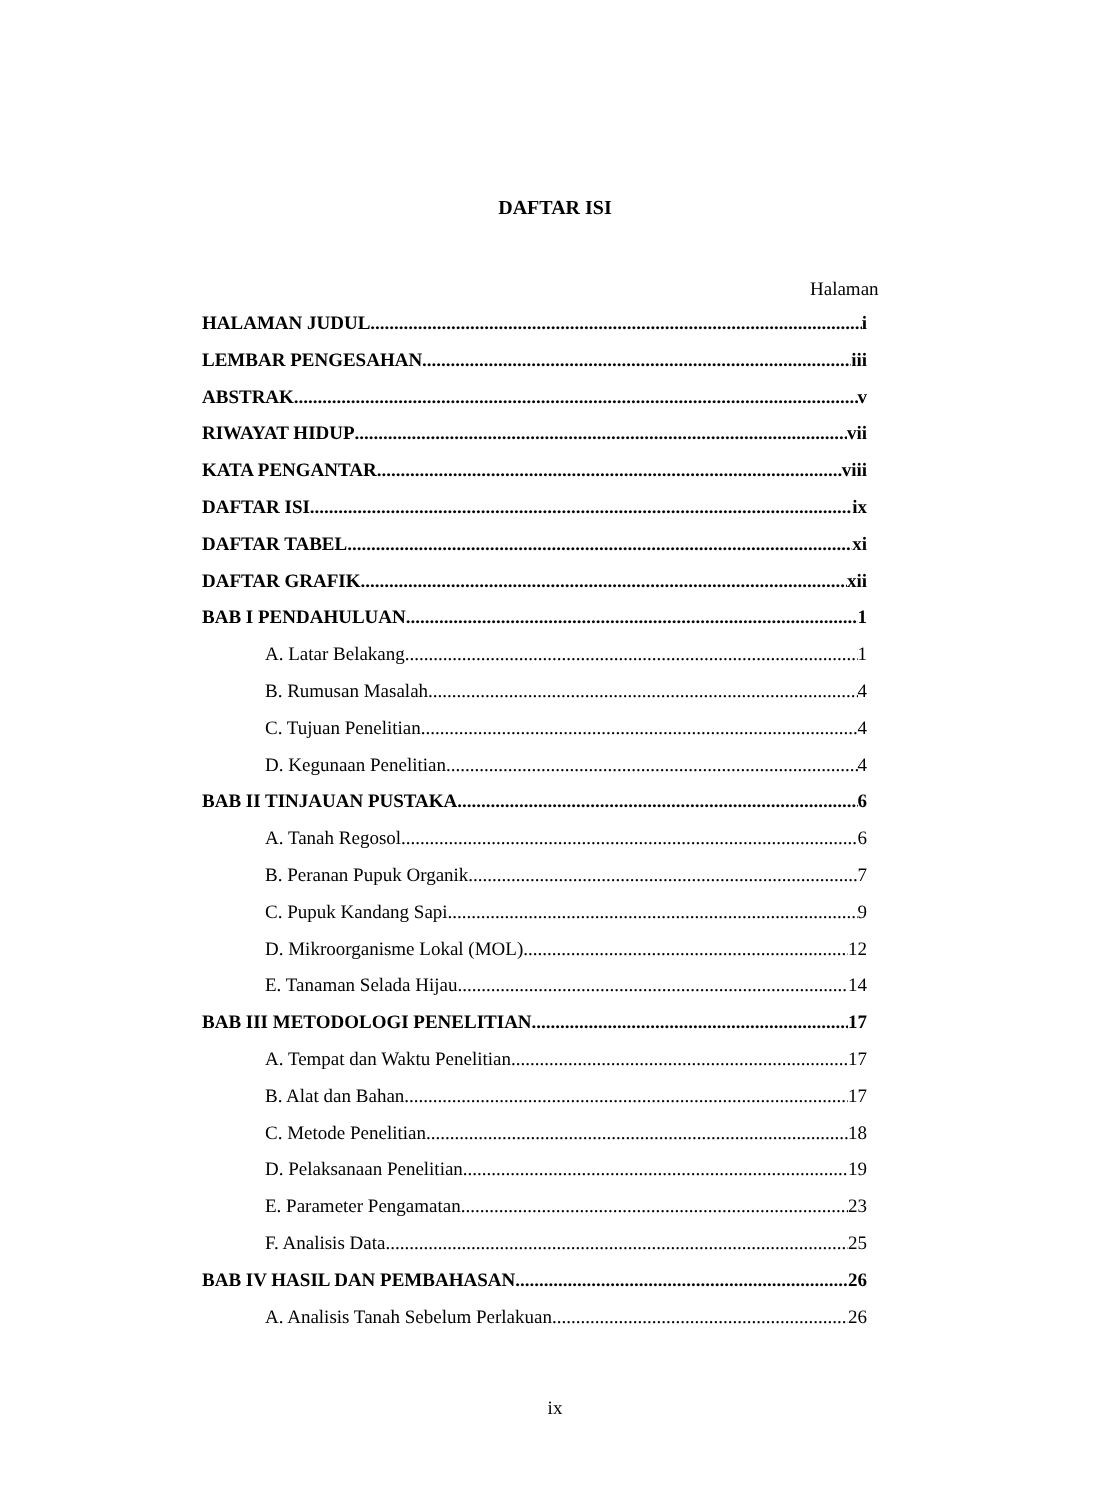DAFTAR ISI
Halaman
HALAMAN JUDUL i
LEMBAR PENGESAHAN iii
ABSTRAK v
RIWAYAT HIDUP vii
KATA PENGANTAR viii
DAFTAR ISI ix
DAFTAR TABEL xi
DAFTAR GRAFIK xii
BAB I PENDAHULUAN 1
A. Latar Belakang 1
B. Rumusan Masalah 4
C. Tujuan Penelitian 4
D. Kegunaan Penelitian 4
BAB II TINJAUAN PUSTAKA 6
A. Tanah Regosol 6
B. Peranan Pupuk Organik 7
C. Pupuk Kandang Sapi 9
D. Mikroorganisme Lokal (MOL) 12
E. Tanaman Selada Hijau 14
BAB III METODOLOGI PENELITIAN 17
A. Tempat dan Waktu Penelitian 17
B. Alat dan Bahan 17
C. Metode Penelitian 18
D. Pelaksanaan Penelitian 19
E. Parameter Pengamatan 23
F. Analisis Data 25
BAB IV HASIL DAN PEMBAHASAN 26
A. Analisis Tanah Sebelum Perlakuan 26
ix